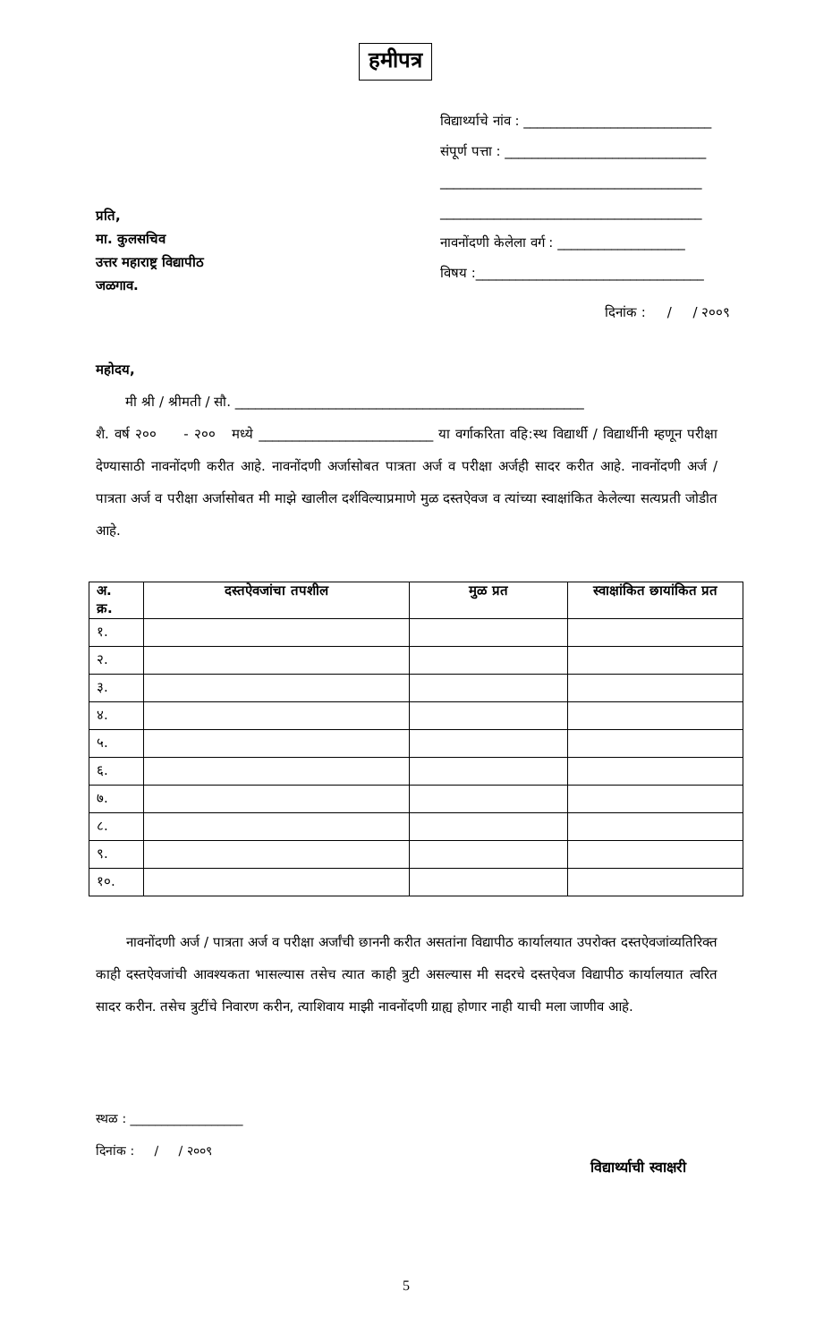हमीपत्र
विद्यार्थ्याचे नांव : ____________________________
संपूर्ण पत्ता : ______________________________
_______________________________________
_______________________________________
नावनोंदणी केलेला वर्ग : ___________________
विषय :__________________________________
प्रति,
मा. कुलसचिव
उत्तर महाराष्ट्र विद्यापीठ
जळगाव.
दिनांक : / / २००९
महोदय,
मी श्री / श्रीमती / सौ. ____________________________________________________
शै. वर्ष २०० - २०० मध्ये __________________________ या वर्गाकरिता वहि:स्थ विद्यार्थी / विद्यार्थीनी म्हणून परीक्षा देण्यासाठी नावनोंदणी करीत आहे. नावनोंदणी अर्जासोबत पात्रता अर्ज व परीक्षा अर्जही सादर करीत आहे. नावनोंदणी अर्ज / पात्रता अर्ज व परीक्षा अर्जासोबत मी माझे खालील दर्शविल्याप्रमाणे मुळ दस्तऐवज व त्यांच्या स्वाक्षांकित केलेल्या सत्यप्रती जोडीत आहे.
| अ. क्र. | दस्तऐवजांचा तपशील | मुळ प्रत | स्वाक्षांकित छायांकित प्रत |
| --- | --- | --- | --- |
| १. | | | |
| २. | | | |
| ३. | | | |
| ४. | | | |
| ५. | | | |
| ६. | | | |
| ७. | | | |
| ८. | | | |
| ९. | | | |
| १०. | | | |
नावनोंदणी अर्ज / पात्रता अर्ज व परीक्षा अर्जांची छाननी करीत असतांना विद्यापीठ कार्यालयात उपरोक्त दस्तऐवजांव्यतिरिक्त काही दस्तऐवजांची आवश्यकता भासल्यास तसेच त्यात काही त्रुटी असल्यास मी सदरचे दस्तऐवज विद्यापीठ कार्यालयात त्वरित सादर करीन. तसेच त्रुटींचे निवारण करीन, त्याशिवाय माझी नावनोंदणी ग्राह्य होणार नाही याची मला जाणीव आहे.
स्थळ : __________________
दिनांक : / / २००९
विद्यार्थ्याची स्वाक्षरी
5